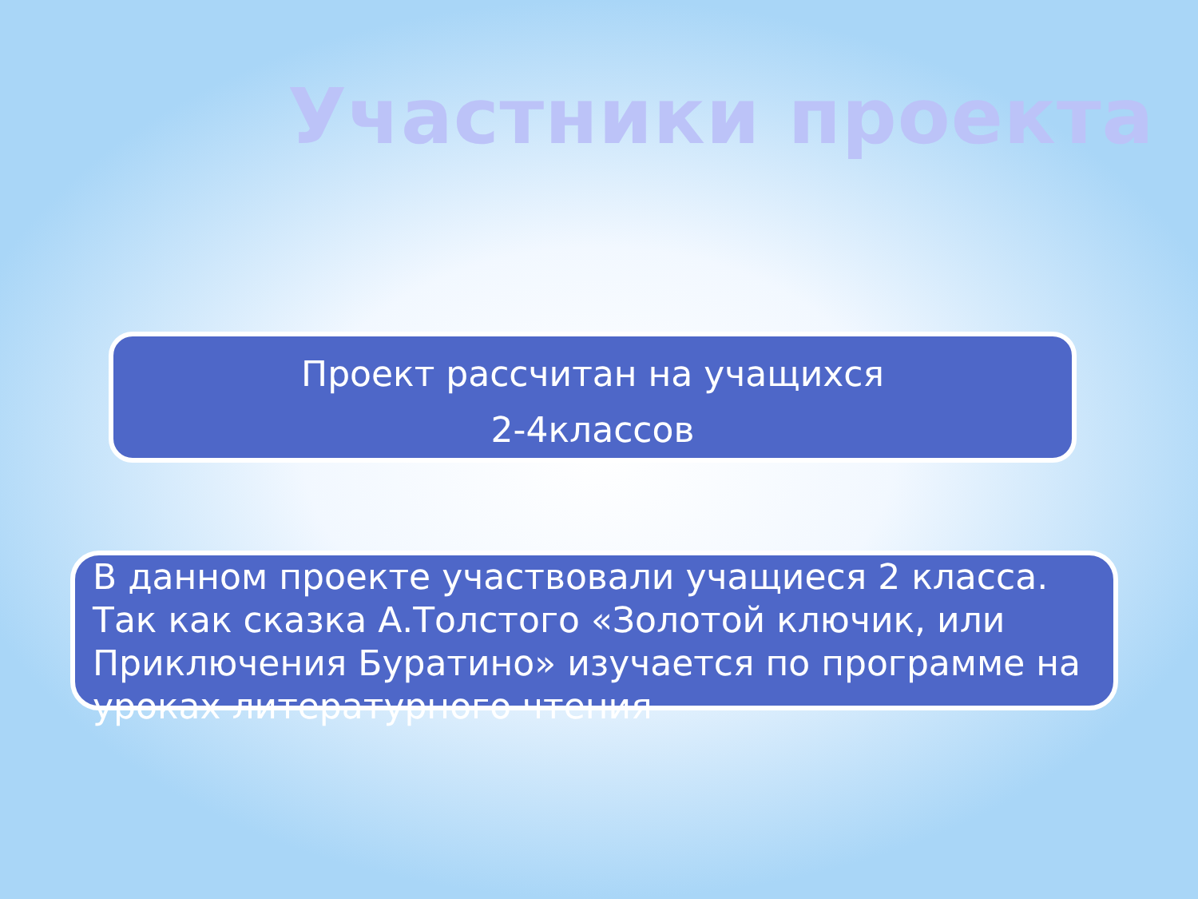Участники проекта
Проект рассчитан на учащихся
2-4классов
В данном проекте участвовали учащиеся 2 класса. Так как сказка А.Толстого «Золотой ключик, или Приключения Буратино» изучается по программе на уроках литературного чтения